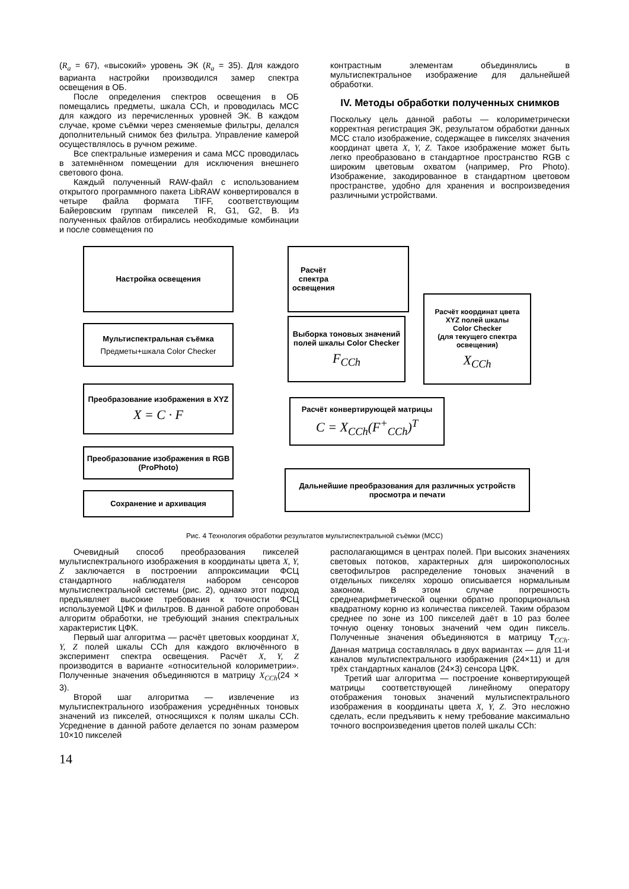(R<sub>a</sub> = 67), «высокий» уровень ЭК (R<sub>a</sub> = 35). Для каждого варианта настройки производился замер спектра освещения в ОБ.
После определения спектров освещения в ОБ помещались предметы, шкала CCh, и проводилась МСС для каждого из перечисленных уровней ЭК. В каждом случае, кроме съёмки через сменяемые фильтры, делался дополнительный снимок без фильтра. Управление камерой осуществлялось в ручном режиме.
Все спектральные измерения и сама МСС проводилась в затемнённом помещении для исключения внешнего светового фона.
Каждый полученный RAW-файл с использованием открытого программного пакета LibRAW конвертировался в четыре файла формата TIFF, соответствующим Байеровским группам пикселей R, G1, G2, B. Из полученных файлов отбирались необходимые комбинации и после совмещения по
контрастным элементам объединялись в мультиспектральное изображение для дальнейшей обработки.
IV. Методы обработки полученных снимков
Поскольку цель данной работы — колориметрически корректная регистрация ЭК, результатом обработки данных МСС стало изображение, содержащее в пикселях значения координат цвета X, Y, Z. Такое изображение может быть легко преобразовано в стандартное пространство RGB с широким цветовым охватом (например, Pro Photo). Изображение, закодированное в стандартном цветовом пространстве, удобно для хранения и воспроизведения различными устройствами.
Настройка освещения
Расчёт
спектра
освещения
Расчёт координат цвета
XYZ полей шкалы
Color Checker
(для текущего спектра освещения)
X<sub>CCh</sub>
Мультиспектральная съёмка
Предметы+шкала Color Checker
Выборка тоновых значений полей шкалы Color Checker
F<sub>CCh</sub>
Преобразование изображения в XYZ
X = C · F
Расчёт конвертирующей матрицы
C = X<sub>CCh</sub>(F<sup>+</sup><sub>CCh</sub>)<sup>T</sup>
Преобразование изображения в RGB (ProPhoto)
Дальнейшие преобразования для различных устройств просмотра и печати
Сохранение и архивация
Рис. 4 Технология обработки результатов мультиспектральной съёмки (МСС)
Очевидный способ преобразования пикселей мультиспектрального изображения в координаты цвета X, Y, Z заключается в построении аппроксимации ФСЦ стандартного наблюдателя набором сенсоров мультиспектральной системы (рис. 2), однако этот подход предъявляет высокие требования к точности ФСЦ используемой ЦФК и фильтров. В данной работе опробован алгоритм обработки, не требующий знания спектральных характеристик ЦФК.
Первый шаг алгоритма — расчёт цветовых координат X, Y, Z полей шкалы CCh для каждого включённого в эксперимент спектра освещения. Расчёт X, Y, Z производится в варианте «относительной колориметрии». Полученные значения объединяются в матрицу X<sub>CCh</sub>(24 × 3).
Второй шаг алгоритма — извлечение из мультиспектрального изображения усреднённых тоновых значений из пикселей, относящихся к полям шкалы CCh. Усреднение в данной работе делается по зонам размером 10×10 пикселей
располагающимся в центрах полей. При высоких значениях световых потоков, характерных для широкополосных светофильтров распределение тоновых значений в отдельных пикселях хорошо описывается нормальным законом. В этом случае погрешность среднеарифметической оценки обратно пропорциональна квадратному корню из количества пикселей. Таким образом среднее по зоне из 100 пикселей даёт в 10 раз более точную оценку тоновых значений чем один пиксель. Полученные значения объединяются в матрицу T<sub>CCh</sub>. Данная матрица составлялась в двух вариантах — для 11-и каналов мультиспектрального изображения (24×11) и для трёх стандартных каналов (24×3) сенсора ЦФК.
Третий шаг алгоритма — построение конвертирующей матрицы соответствующей линейному оператору отображения тоновых значений мультиспектрального изображения в координаты цвета X, Y, Z. Это несложно сделать, если предъявить к нему требование максимально точного воспроизведения цветов полей шкалы CCh:
14